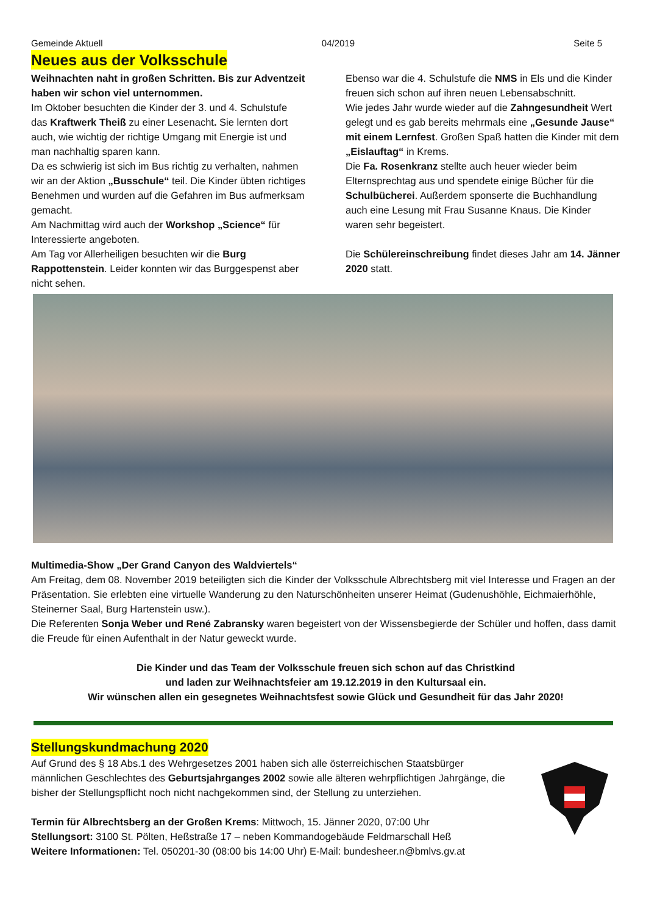Gemeinde Aktuell 04/2019 Seite 5
Neues aus der Volksschule
Weihnachten naht in großen Schritten. Bis zur Adventzeit haben wir schon viel unternommen.
Im Oktober besuchten die Kinder der 3. und 4. Schulstufe das Kraftwerk Theiß zu einer Lesenacht. Sie lernten dort auch, wie wichtig der richtige Umgang mit Energie ist und man nachhaltig sparen kann.
Da es schwierig ist sich im Bus richtig zu verhalten, nahmen wir an der Aktion „Busschule“ teil. Die Kinder übten richtiges Benehmen und wurden auf die Gefahren im Bus aufmerksam gemacht.
Am Nachmittag wird auch der Workshop „Science“ für Interessierte angeboten.
Am Tag vor Allerheiligen besuchten wir die Burg Rappottenstein. Leider konnten wir das Burggespenst aber nicht sehen.
Ebenso war die 4. Schulstufe die NMS in Els und die Kinder freuen sich schon auf ihren neuen Lebensabschnitt.
Wie jedes Jahr wurde wieder auf die Zahngesundheit Wert gelegt und es gab bereits mehrmals eine „Gesunde Jause“ mit einem Lernfest. Großen Spaß hatten die Kinder mit dem „Eislauftag“ in Krems.
Die Fa. Rosenkranz stellte auch heuer wieder beim Elternsprechtag aus und spendete einige Bücher für die Schulbücherei. Außerdem sponserte die Buchhandlung auch eine Lesung mit Frau Susanne Knaus. Die Kinder waren sehr begeistert.
Die Schülereinschreibung findet dieses Jahr am 14. Jänner 2020 statt.
Multimedia-Show „Der Grand Canyon des Waldviertels“
Am Freitag, dem 08. November 2019 beteiligten sich die Kinder der Volksschule Albrechtsberg mit viel Interesse und Fragen an der Präsentation. Sie erlebten eine virtuelle Wanderung zu den Naturschönheiten unserer Heimat (Gudenushöhle, Eichmaierhöhle, Steinerner Saal, Burg Hartenstein usw.).
Die Referenten Sonja Weber und René Zabransky waren begeistert von der Wissensbegierde der Schüler und hoffen, dass damit die Freude für einen Aufenthalt in der Natur geweckt wurde.
Die Kinder und das Team der Volksschule freuen sich schon auf das Christkind
und laden zur Weihnachtsfeier am 19.12.2019 in den Kultursaal ein.
Wir wünschen allen ein gesegnetes Weihnachtsfest sowie Glück und Gesundheit für das Jahr 2020!
Stellungskundmachung 2020
Auf Grund des § 18 Abs.1 des Wehrgesetzes 2001 haben sich alle österreichischen Staatsbürger männlichen Geschlechtes des Geburtsjahrganges 2002 sowie alle älteren wehrpflichtigen Jahrgänge, die bisher der Stellungspflicht noch nicht nachgekommen sind, der Stellung zu unterziehen.
Termin für Albrechtsberg an der Großen Krems: Mittwoch, 15. Jänner 2020, 07:00 Uhr
Stellungsort: 3100 St. Pölten, Heßstraße 17 – neben Kommandogebäude Feldmarschall Heß
Weitere Informationen: Tel. 050201-30 (08:00 bis 14:00 Uhr) E-Mail: bundesheer.n@bmlvs.gv.at